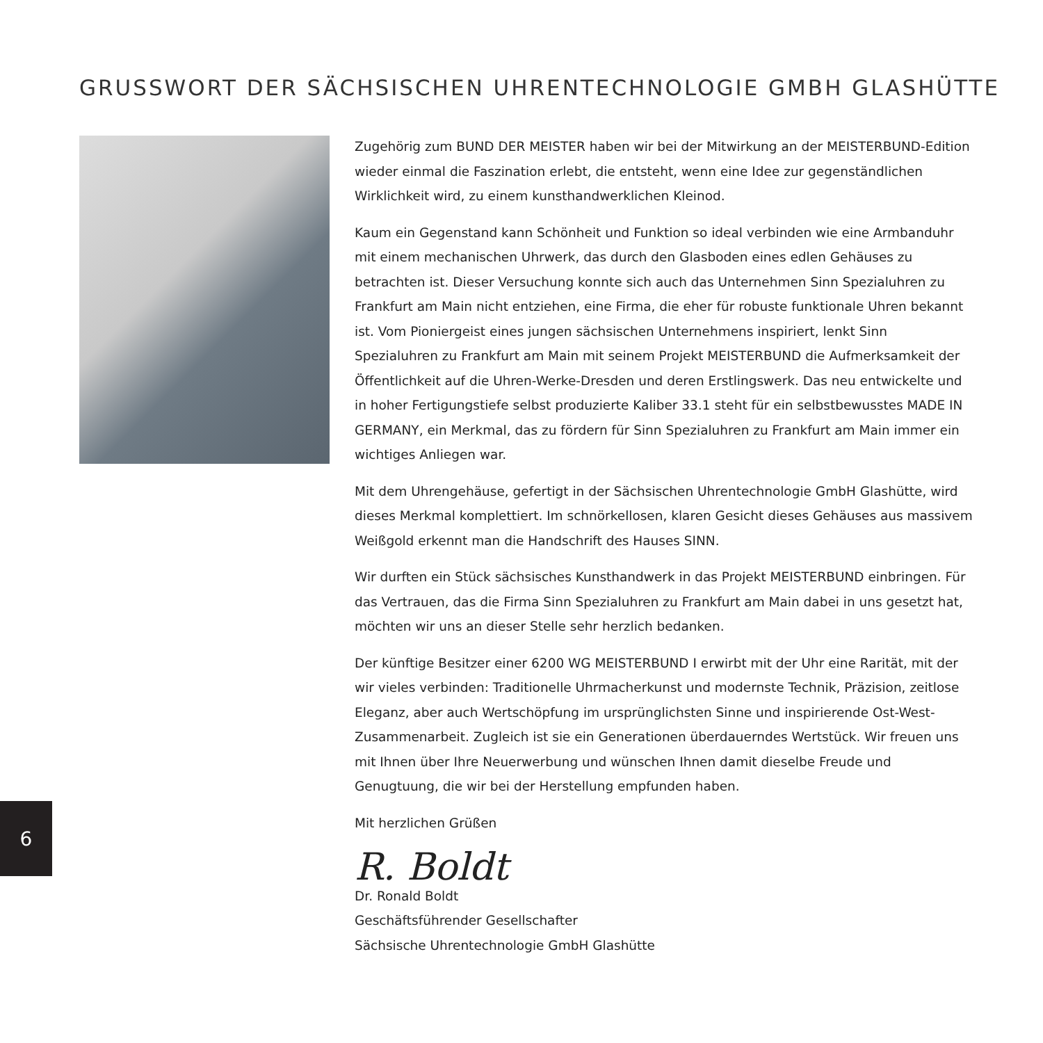GRUSSWORT DER SÄCHSISCHEN UHRENTECHNOLOGIE GMBH GLASHÜTTE
Zugehörig zum BUND DER MEISTER haben wir bei der Mitwirkung an der MEISTERBUND-Edition wieder einmal die Faszination erlebt, die entsteht, wenn eine Idee zur gegen­ständlichen Wirklichkeit wird, zu einem kunsthandwerklichen Kleinod.
Kaum ein Gegenstand kann Schönheit und Funktion so ideal verbinden wie eine Arm­banduhr mit einem mechanischen Uhrwerk, das durch den Glasboden eines edlen Gehäuses zu betrachten ist. Dieser Versuchung konnte sich auch das Unternehmen Sinn Spezialuhren zu Frankfurt am Main nicht entziehen, eine Firma, die eher für robuste funktionale Uhren bekannt ist. Vom Pioniergeist eines jungen sächsischen Unternehmens inspiriert, lenkt Sinn Spezialuhren zu Frankfurt am Main mit seinem Projekt MEISTERBUND die Aufmerksamkeit der Öffentlichkeit auf die Uhren-Werke-Dresden und deren Erstlings­werk. Das neu entwickelte und in hoher Fertigungstiefe selbst produzierte Kaliber 33.1 steht für ein selbstbewusstes MADE IN GERMANY, ein Merkmal, das zu fördern für Sinn Spezialuhren zu Frankfurt am Main immer ein wichtiges Anliegen war.
Mit dem Uhrengehäuse, gefertigt in der Sächsischen Uhrentechnologie GmbH Glashütte, wird dieses Merkmal komplettiert. Im schnörkellosen, klaren Gesicht dieses Gehäuses aus massivem Weißgold erkennt man die Handschrift des Hauses SINN.
Wir durften ein Stück sächsisches Kunsthandwerk in das Projekt MEISTERBUND ein­bringen. Für das Vertrauen, das die Firma Sinn Spezialuhren zu Frankfurt am Main dabei in uns gesetzt hat, möchten wir uns an dieser Stelle sehr herzlich bedanken.
Der künftige Besitzer einer 6200 WG MEISTERBUND I erwirbt mit der Uhr eine Rarität, mit der wir vieles verbinden: Traditionelle Uhrmacherkunst und modernste Technik, Präzision, zeitlose Eleganz, aber auch Wertschöpfung im ursprünglichsten Sinne und inspirierende Ost-West-Zusammenarbeit. Zugleich ist sie ein Generationen überdauerndes Wertstück. Wir freuen uns mit Ihnen über Ihre Neuerwerbung und wünschen Ihnen damit dieselbe Freude und Genugtuung, die wir bei der Herstellung empfunden haben.
Mit herzlichen Grüßen
R. Boldt
Dr. Ronald Boldt
Geschäftsführender Gesellschafter
Sächsische Uhrentechnologie GmbH Glashütte
6